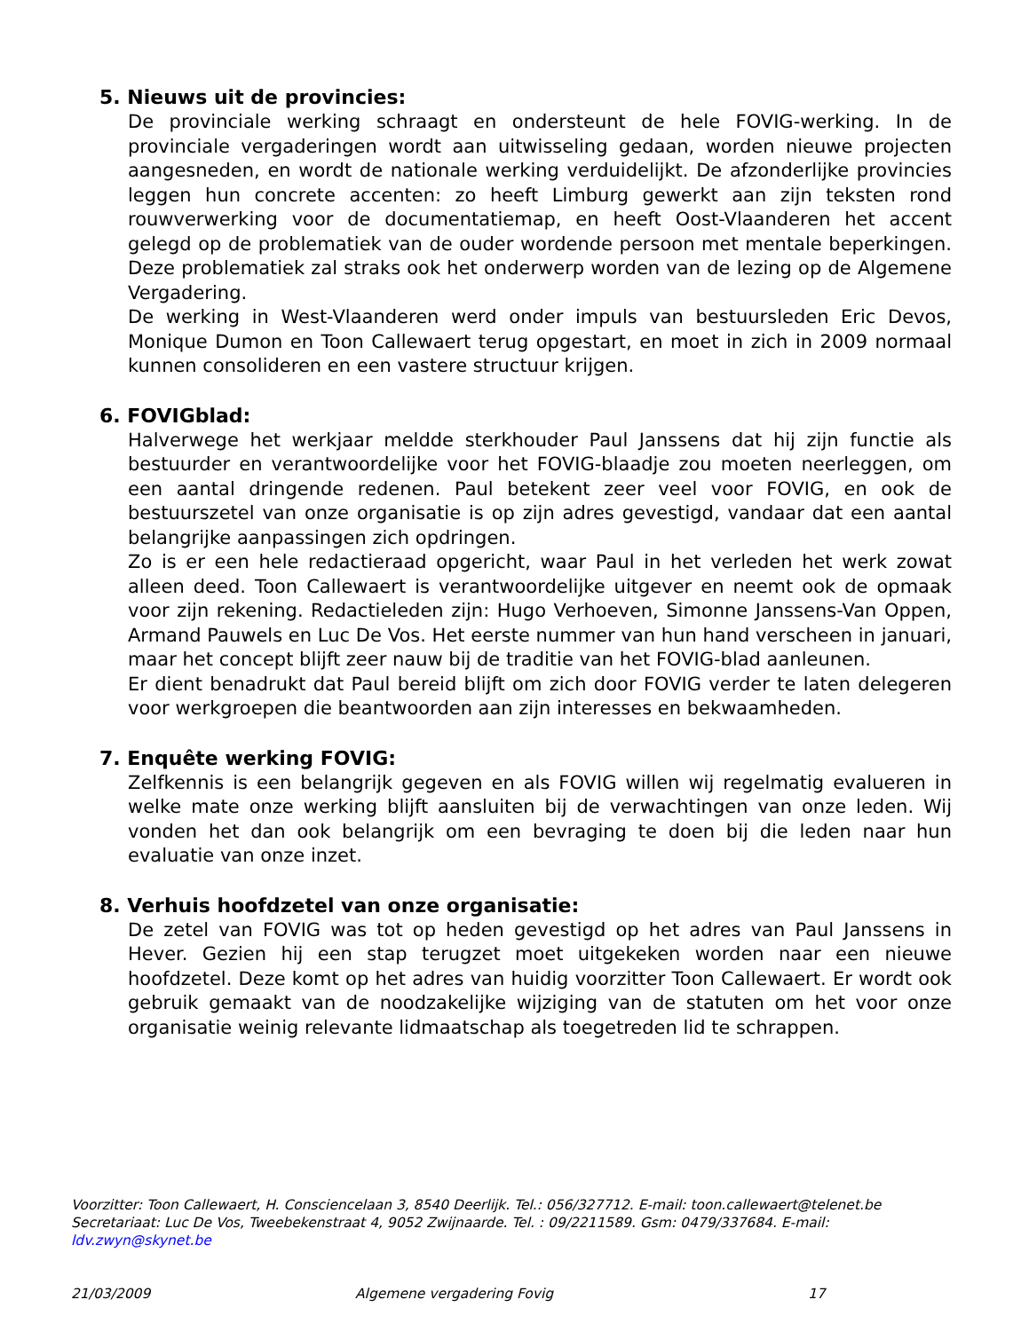5. Nieuws uit de provincies:
De provinciale werking schraagt en ondersteunt de hele FOVIG-werking. In de provinciale vergaderingen wordt aan uitwisseling gedaan, worden nieuwe projecten aangesneden, en wordt de nationale werking verduidelijkt. De afzonderlijke provincies leggen hun concrete accenten: zo heeft Limburg gewerkt aan zijn teksten rond rouwverwerking voor de documentatiemap, en heeft Oost-Vlaanderen het accent gelegd op de problematiek van de ouder wordende persoon met mentale beperkingen. Deze problematiek zal straks ook het onderwerp worden van de lezing op de Algemene Vergadering.
De werking in West-Vlaanderen werd onder impuls van bestuursleden Eric Devos, Monique Dumon en Toon Callewaert terug opgestart, en moet in zich in 2009 normaal kunnen consolideren en een vastere structuur krijgen.
6. FOVIGblad:
Halverwege het werkjaar meldde sterkhouder Paul Janssens dat hij zijn functie als bestuurder en verantwoordelijke voor het FOVIG-blaadje zou moeten neerleggen, om een aantal dringende redenen. Paul betekent zeer veel voor FOVIG, en ook de bestuurszetel van onze organisatie is op zijn adres gevestigd, vandaar dat een aantal belangrijke aanpassingen zich opdringen.
Zo is er een hele redactieraad opgericht, waar Paul in het verleden het werk zowat alleen deed. Toon Callewaert is verantwoordelijke uitgever en neemt ook de opmaak voor zijn rekening. Redactieleden zijn: Hugo Verhoeven, Simonne Janssens-Van Oppen, Armand Pauwels en Luc De Vos. Het eerste nummer van hun hand verscheen in januari, maar het concept blijft zeer nauw bij de traditie van het FOVIG-blad aanleunen.
Er dient benadrukt dat Paul bereid blijft om zich door FOVIG verder te laten delegeren voor werkgroepen die beantwoorden aan zijn interesses en bekwaamheden.
7. Enquête werking FOVIG:
Zelfkennis is een belangrijk gegeven en als FOVIG willen wij regelmatig evalueren in welke mate onze werking blijft aansluiten bij de verwachtingen van onze leden. Wij vonden het dan ook belangrijk om een bevraging te doen bij die leden naar hun evaluatie van onze inzet.
8. Verhuis hoofdzetel van onze organisatie:
De zetel van FOVIG was tot op heden gevestigd op het adres van Paul Janssens in Hever. Gezien hij een stap terugzet moet uitgekeken worden naar een nieuwe hoofdzetel. Deze komt op het adres van huidig voorzitter Toon Callewaert. Er wordt ook gebruik gemaakt van de noodzakelijke wijziging van de statuten om het voor onze organisatie weinig relevante lidmaatschap als toegetreden lid te schrappen.
Voorzitter: Toon Callewaert, H. Consciencelaan 3, 8540 Deerlijk. Tel.: 056/327712. E-mail: toon.callewaert@telenet.be
Secretariaat: Luc De Vos, Tweebekenstraat 4, 9052 Zwijnaarde. Tel. : 09/2211589. Gsm: 0479/337684. E-mail: ldv.zwyn@skynet.be
21/03/2009 Algemene vergadering Fovig 17